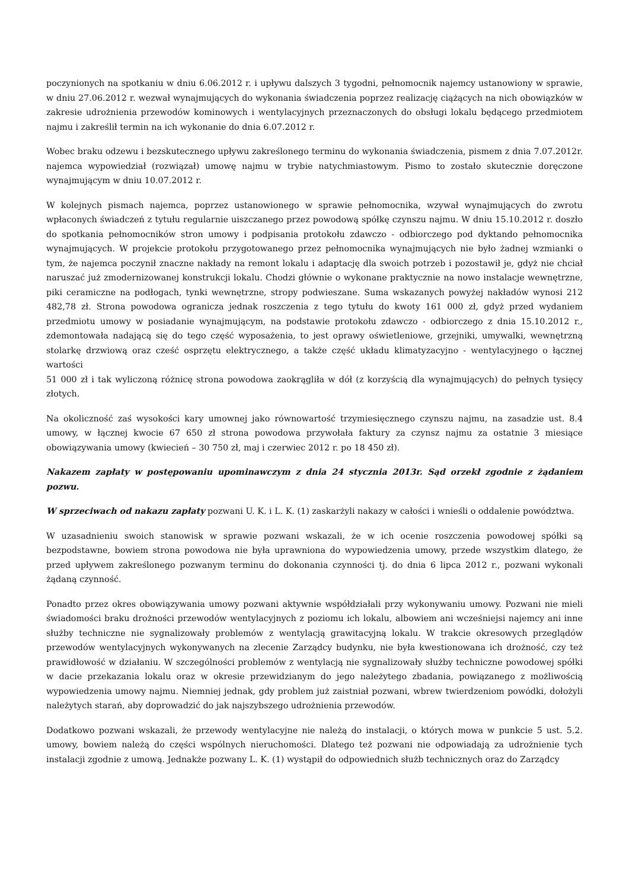poczynionych na spotkaniu w dniu 6.06.2012 r. i upływu dalszych 3 tygodni, pełnomocnik najemcy ustanowiony w sprawie, w dniu 27.06.2012 r. wezwał wynajmujących do wykonania świadczenia poprzez realizację ciążących na nich obowiązków w zakresie udrożnienia przewodów kominowych i wentylacyjnych przeznaczonych do obsługi lokalu będącego przedmiotem najmu i zakreślił termin na ich wykonanie do dnia 6.07.2012 r.
Wobec braku odzewu i bezskutecznego upływu zakreślonego terminu do wykonania świadczenia, pismem z dnia 7.07.2012r. najemca wypowiedział (rozwiązał) umowę najmu w trybie natychmiastowym. Pismo to zostało skutecznie doręczone wynajmującym w dniu 10.07.2012 r.
W kolejnych pismach najemca, poprzez ustanowionego w sprawie pełnomocnika, wzywał wynajmujących do zwrotu wpłaconych świadczeń z tytułu regularnie uiszczanego przez powodową spółkę czynszu najmu. W dniu 15.10.2012 r. doszło do spotkania pełnomocników stron umowy i podpisania protokołu zdawczo - odbiorczego pod dyktando pełnomocnika wynajmujących. W projekcie protokołu przygotowanego przez pełnomocnika wynajmujących nie było żadnej wzmianki o tym, że najemca poczynił znaczne nakłady na remont lokalu i adaptację dla swoich potrzeb i pozostawił je, gdyż nie chciał naruszać już zmodernizowanej konstrukcji lokalu. Chodzi głównie o wykonane praktycznie na nowo instalacje wewnętrzne, piki ceramiczne na podłogach, tynki wewnętrzne, stropy podwieszane. Suma wskazanych powyżej nakładów wynosi 212 482,78 zł. Strona powodowa ogranicza jednak roszczenia z tego tytułu do kwoty 161 000 zł, gdyż przed wydaniem przedmiotu umowy w posiadanie wynajmującym, na podstawie protokołu zdawczo - odbiorczego z dnia 15.10.2012 r., zdemontowała nadającą się do tego część wyposażenia, to jest oprawy oświetleniowe, grzejniki, umywalki, wewnętrzną stolarkę drzwiową oraz cześć osprzętu elektrycznego, a także część układu klimatyzacyjno - wentylacyjnego o łącznej wartości
51 000 zł i tak wyliczoną różnicę strona powodowa zaokrągliła w dół (z korzyścią dla wynajmujących) do pełnych tysięcy złotych.
Na okoliczność zaś wysokości kary umownej jako równowartość trzymiesięcznego czynszu najmu, na zasadzie ust. 8.4 umowy, w łącznej kwocie 67 650 zł strona powodowa przywołała faktury za czynsz najmu za ostatnie 3 miesiące obowiązywania umowy (kwiecień – 30 750 zł, maj i czerwiec 2012 r. po 18 450 zł).
Nakazem zapłaty w postępowaniu upominawczym z dnia 24 stycznia 2013r. Sąd orzekł zgodnie z żądaniem pozwu.
W sprzeciwach od nakazu zapłaty pozwani U. K. i L. K. (1) zaskarżyli nakazy w całości i wnieśli o oddalenie powództwa.
W uzasadnieniu swoich stanowisk w sprawie pozwani wskazali, że w ich ocenie roszczenia powodowej spółki są bezpodstawne, bowiem strona powodowa nie była uprawniona do wypowiedzenia umowy, przede wszystkim dlatego, że przed upływem zakreślonego pozwanym terminu do dokonania czynności tj. do dnia 6 lipca 2012 r., pozwani wykonali żądaną czynność.
Ponadto przez okres obowiązywania umowy pozwani aktywnie współdziałali przy wykonywaniu umowy. Pozwani nie mieli świadomości braku drożności przewodów wentylacyjnych z poziomu ich lokalu, albowiem ani wcześniejsi najemcy ani inne służby techniczne nie sygnalizowały problemów z wentylacją grawitacyjną lokalu. W trakcie okresowych przeglądów przewodów wentylacyjnych wykonywanych na zlecenie Zarządcy budynku, nie była kwestionowana ich drożność, czy też prawidłowość w działaniu. W szczególności problemów z wentylacją nie sygnalizowały służby techniczne powodowej spółki w dacie przekazania lokalu oraz w okresie przewidzianym do jego należytego zbadania, powiązanego z możliwością wypowiedzenia umowy najmu. Niemniej jednak, gdy problem już zaistniał pozwani, wbrew twierdzeniom powódki, dołożyli należytych starań, aby doprowadzić do jak najszybszego udrożnienia przewodów.
Dodatkowo pozwani wskazali, że przewody wentylacyjne nie należą do instalacji, o których mowa w punkcie 5 ust. 5.2. umowy, bowiem należą do części wspólnych nieruchomości. Dlatego też pozwani nie odpowiadają za udrożnienie tych instalacji zgodnie z umową. Jednakże pozwany L. K. (1) wystąpił do odpowiednich służb technicznych oraz do Zarządcy